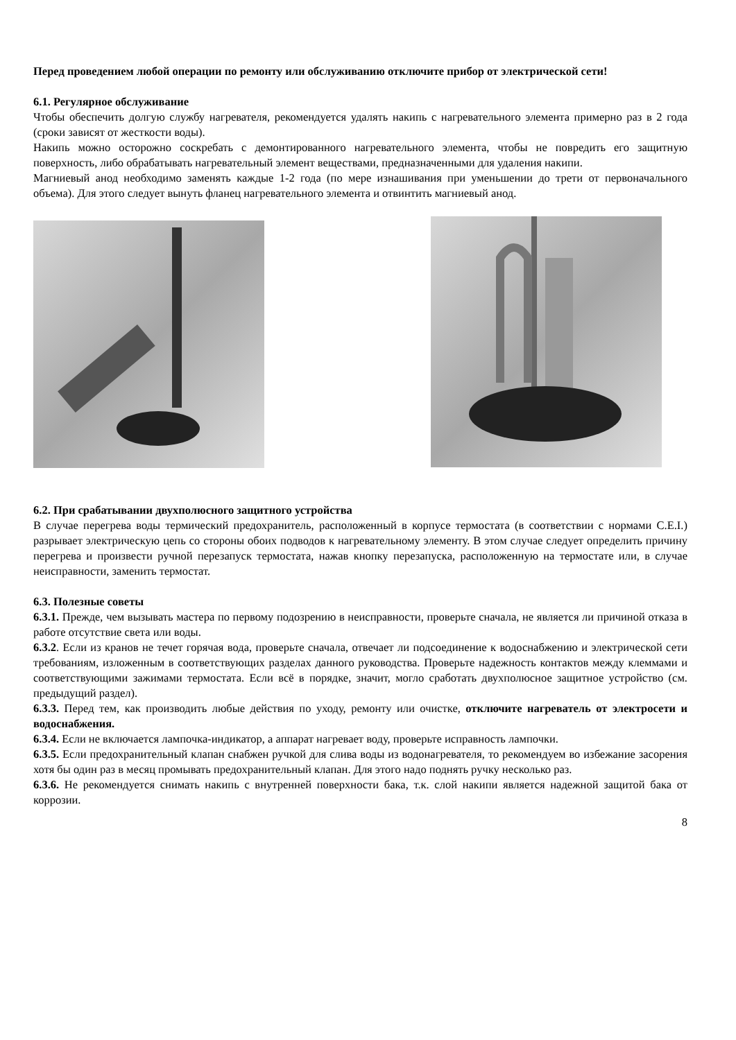Перед проведением любой операции по ремонту или обслуживанию отключите прибор от электрической сети!
6.1. Регулярное обслуживание
Чтобы обеспечить долгую службу нагревателя, рекомендуется удалять накипь с нагревательного элемента примерно раз в 2 года (сроки зависят от жесткости воды).
Накипь можно осторожно соскребать с демонтированного нагревательного элемента, чтобы не повредить его защитную поверхность, либо обрабатывать нагревательный элемент веществами, предназначенными для удаления накипи.
Магниевый анод необходимо заменять каждые 1-2 года (по мере изнашивания при уменьшении до трети от первоначального объема). Для этого следует вынуть фланец нагревательного элемента и отвинтить магниевый анод.
6.2. При срабатывании двухполюсного защитного устройства
В случае перегрева воды термический предохранитель, расположенный в корпусе термостата (в соответствии с нормами C.E.I.) разрывает электрическую цепь со стороны обоих подводов к нагревательному элементу. В этом случае следует определить причину перегрева и произвести ручной перезапуск термостата, нажав кнопку перезапуска, расположенную на термостате или, в случае неисправности, заменить термостат.
6.3. Полезные советы
6.3.1. Прежде, чем вызывать мастера по первому подозрению в неисправности, проверьте сначала, не является ли причиной отказа в работе отсутствие света или воды.
6.3.2. Если из кранов не течет горячая вода, проверьте сначала, отвечает ли подсоединение к водоснабжению и электрической сети требованиям, изложенным в соответствующих разделах данного руководства. Проверьте надежность контактов между клеммами и соответствующими зажимами термостата. Если всё в порядке, значит, могло сработать двухполюсное защитное устройство (см. предыдущий раздел).
6.3.3. Перед тем, как производить любые действия по уходу, ремонту или очистке, отключите нагреватель от электросети и водоснабжения.
6.3.4. Если не включается лампочка-индикатор, а аппарат нагревает воду, проверьте исправность лампочки.
6.3.5. Если предохранительный клапан снабжен ручкой для слива воды из водонагревателя, то рекомендуем во избежание засорения хотя бы один раз в месяц промывать предохранительный клапан. Для этого надо поднять ручку несколько раз.
6.3.6. Не рекомендуется снимать накипь с внутренней поверхности бака, т.к. слой накипи является надежной защитой бака от коррозии.
8